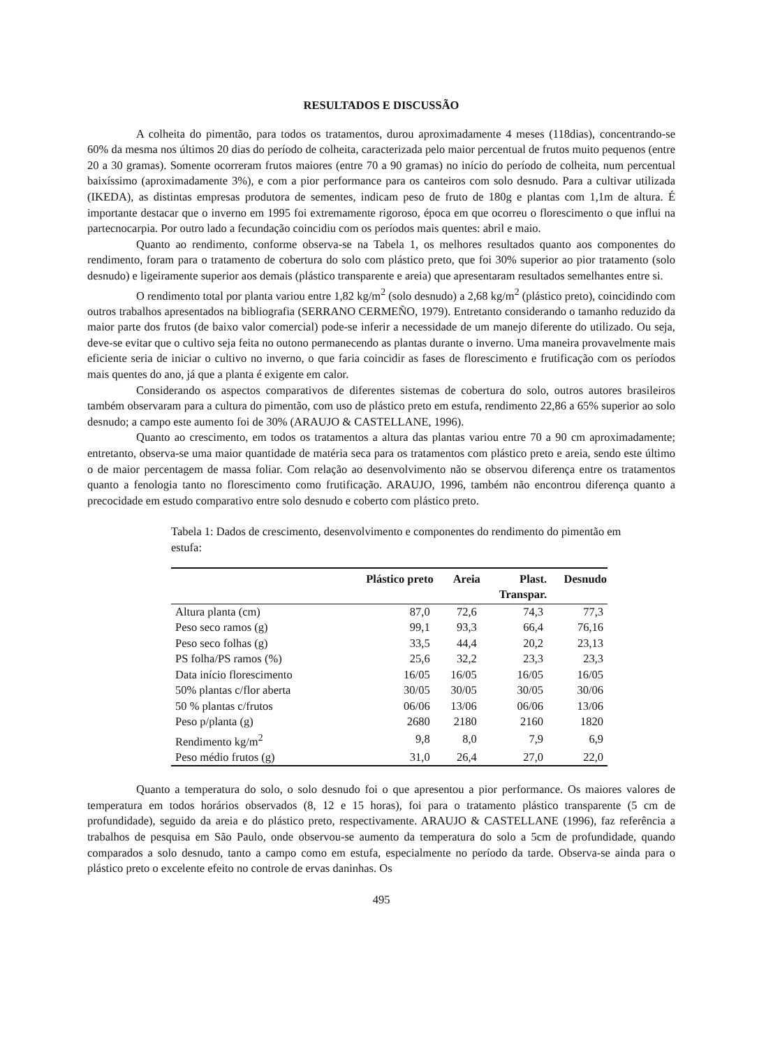RESULTADOS E DISCUSSÃO
A colheita do pimentão, para todos os tratamentos, durou aproximadamente 4 meses (118dias), concentrando-se 60% da mesma nos últimos 20 dias do período de colheita, caracterizada pelo maior percentual de frutos muito pequenos (entre 20 a 30 gramas). Somente ocorreram frutos maiores (entre 70 a 90 gramas) no início do período de colheita, num percentual baixíssimo (aproximadamente 3%), e com a pior performance para os canteiros com solo desnudo. Para a cultivar utilizada (IKEDA), as distintas empresas produtora de sementes, indicam peso de fruto de 180g e plantas com 1,1m de altura. É importante destacar que o inverno em 1995 foi extremamente rigoroso, época em que ocorreu o florescimento o que influi na partecnocarpia. Por outro lado a fecundação coincidiu com os períodos mais quentes: abril e maio.
Quanto ao rendimento, conforme observa-se na Tabela 1, os melhores resultados quanto aos componentes do rendimento, foram para o tratamento de cobertura do solo com plástico preto, que foi 30% superior ao pior tratamento (solo desnudo) e ligeiramente superior aos demais (plástico transparente e areia) que apresentaram resultados semelhantes entre si.
O rendimento total por planta variou entre 1,82 kg/m<sup>2</sup> (solo desnudo) a 2,68 kg/m<sup>2</sup> (plástico preto), coincidindo com outros trabalhos apresentados na bibliografia (SERRANO CERMEÑO, 1979). Entretanto considerando o tamanho reduzido da maior parte dos frutos (de baixo valor comercial) pode-se inferir a necessidade de um manejo diferente do utilizado. Ou seja, deve-se evitar que o cultivo seja feita no outono permanecendo as plantas durante o inverno. Uma maneira provavelmente mais eficiente seria de iniciar o cultivo no inverno, o que faria coincidir as fases de florescimento e frutificação com os períodos mais quentes do ano, já que a planta é exigente em calor.
Considerando os aspectos comparativos de diferentes sistemas de cobertura do solo, outros autores brasileiros também observaram para a cultura do pimentão, com uso de plástico preto em estufa, rendimento 22,86 a 65% superior ao solo desnudo; a campo este aumento foi de 30% (ARAUJO & CASTELLANE, 1996).
Quanto ao crescimento, em todos os tratamentos a altura das plantas variou entre 70 a 90 cm aproximadamente; entretanto, observa-se uma maior quantidade de matéria seca para os tratamentos com plástico preto e areia, sendo este último o de maior percentagem de massa foliar. Com relação ao desenvolvimento não se observou diferença entre os tratamentos quanto a fenologia tanto no florescimento como frutificação. ARAUJO, 1996, também não encontrou diferença quanto a precocidade em estudo comparativo entre solo desnudo e coberto com plástico preto.
Tabela 1: Dados de crescimento, desenvolvimento e componentes do rendimento do pimentão em estufa:
| | Plástico preto | Areia | Plast. Transpar. | Desnudo |
| --- | --- | --- | --- | --- |
| Altura planta (cm) | 87,0 | 72,6 | 74,3 | 77,3 |
| Peso seco ramos (g) | 99,1 | 93,3 | 66,4 | 76,16 |
| Peso seco folhas (g) | 33,5 | 44,4 | 20,2 | 23,13 |
| PS folha/PS ramos (%) | 25,6 | 32,2 | 23,3 | 23,3 |
| Data início florescimento | 16/05 | 16/05 | 16/05 | 16/05 |
| 50% plantas c/flor aberta | 30/05 | 30/05 | 30/05 | 30/06 |
| 50 % plantas c/frutos | 06/06 | 13/06 | 06/06 | 13/06 |
| Peso p/planta (g) | 2680 | 2180 | 2160 | 1820 |
| Rendimento kg/m<sup>2</sup> | 9,8 | 8,0 | 7,9 | 6,9 |
| Peso médio frutos (g) | 31,0 | 26,4 | 27,0 | 22,0 |
Quanto a temperatura do solo, o solo desnudo foi o que apresentou a pior performance. Os maiores valores de temperatura em todos horários observados (8, 12 e 15 horas), foi para o tratamento plástico transparente (5 cm de profundidade), seguido da areia e do plástico preto, respectivamente. ARAUJO & CASTELLANE (1996), faz referência a trabalhos de pesquisa em São Paulo, onde observou-se aumento da temperatura do solo a 5cm de profundidade, quando comparados a solo desnudo, tanto a campo como em estufa, especialmente no período da tarde. Observa-se ainda para o plástico preto o excelente efeito no controle de ervas daninhas. Os
495